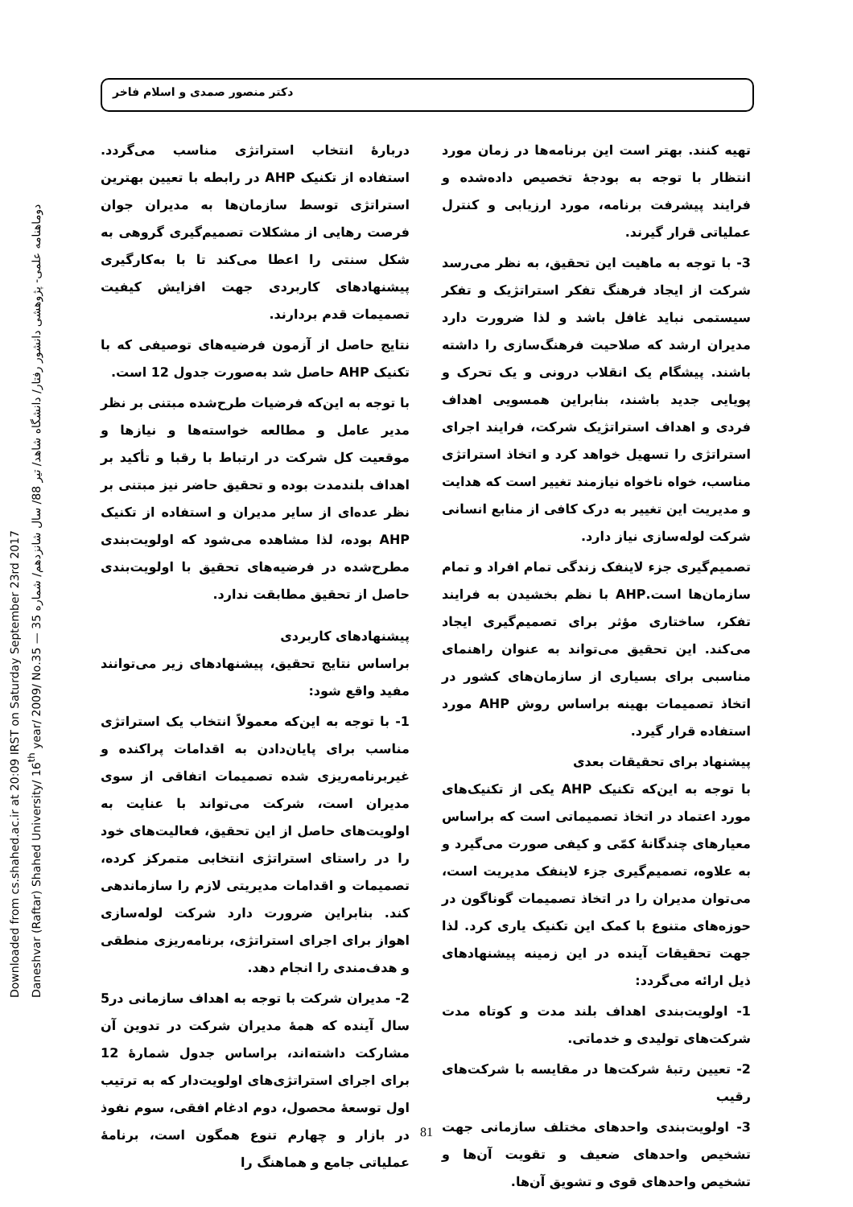دکتر منصور صمدی و اسلام فاخر
Downloaded from cs.shahed.ac.ir at 20:09 IRST on Saturday September 23rd 2017
Daneshvar (Raftar) Shahed University/ 16<sup>th</sup> year/ 2009/ No.35 — دوماهنامه علمی- پژوهشی دانشور رفتار/ دانشگاه شاهد/ تیر 88/ سال شانزدهم/ شماره 35
دربارهٔ انتخاب استراتژی مناسب می‌گردد. استفاده از تکنیک AHP در رابطه با تعیین بهترین استراتژی توسط سازمان‌ها به مدیران جوان فرصت رهایی از مشکلات تصمیم‌گیری گروهی به شکل سنتی را اعطا می‌کند تا با به‌کارگیری پیشنهادهای کاربردی جهت افزایش کیفیت تصمیمات قدم بردارند.
نتایج حاصل از آزمون فرضیه‌های توصیفی که با تکنیک AHP حاصل شد به‌صورت جدول 12 است.
با توجه به این‌که فرضیات طرح‌شده مبتنی بر نظر مدیر عامل و مطالعه خواسته‌ها و نیازها و موقعیت کل شرکت در ارتباط با رقبا و تأکید بر اهداف بلندمدت بوده و تحقیق حاضر نیز مبتنی بر نظر عده‌ای از سایر مدیران و استفاده از تکنیک AHP بوده، لذا مشاهده می‌شود که اولویت‌بندی مطرح‌شده در فرضیه‌های تحقیق با اولویت‌بندی حاصل از تحقیق مطابقت ندارد.
پیشنهادهای کاربردی
براساس نتایج تحقیق، پیشنهادهای زیر می‌توانند مفید واقع شود:
1- با توجه به این‌که معمولاً انتخاب یک استراتژی مناسب برای پایان‌دادن به اقدامات پراکنده و غیربرنامه‌ریزی شده تصمیمات اتفاقی از سوی مدیران است، شرکت می‌تواند با عنایت به اولویت‌های حاصل از این تحقیق، فعالیت‌های خود را در راستای استراتژی انتخابی متمرکز کرده، تصمیمات و اقدامات مدیریتی لازم را سازماندهی کند. بنابراین ضرورت دارد شرکت لوله‌سازی اهواز برای اجرای استراتژی، برنامه‌ریزی منطقی و هدف‌مندی را انجام دهد.
2- مدیران شرکت با توجه به اهداف سازمانی در5 سال آینده که همهٔ مدیران شرکت در تدوین آن مشارکت داشته‌اند، براساس جدول شمارهٔ 12 برای اجرای استراتژی‌های اولویت‌دار که به ترتیب اول توسعهٔ محصول، دوم ادغام افقی، سوم نفوذ در بازار و چهارم تنوع همگون است، برنامهٔ عملیاتی جامع و هماهنگ را
تهیه کنند. بهتر است این برنامه‌ها در زمان مورد انتظار با توجه به بودجهٔ تخصیص داده‌شده و فرایند پیشرفت برنامه، مورد ارزیابی و کنترل عملیاتی قرار گیرند.
3- با توجه به ماهیت این تحقیق، به نظر می‌رسد شرکت از ایجاد فرهنگ تفکر استراتژیک و تفکر سیستمی نباید غافل باشد و لذا ضرورت دارد مدیران ارشد که صلاحیت فرهنگ‌سازی را داشته باشند. پیشگام یک انقلاب درونی و یک تحرک و پویایی جدید باشند، بنابراین همسویی اهداف فردی و اهداف استراتژیک شرکت، فرایند اجرای استراتژی را تسهیل خواهد کرد و اتخاذ استراتژی مناسب، خواه ناخواه نیازمند تغییر است که هدایت و مدیریت این تغییر به درک کافی از منابع انسانی شرکت لوله‌سازی نیاز دارد.
تصمیم‌گیری جزء لاینفک زندگی تمام افراد و تمام سازمان‌ها است.AHP با نظم بخشیدن به فرایند تفکر، ساختاری مؤثر برای تصمیم‌گیری ایجاد می‌کند. این تحقیق می‌تواند به عنوان راهنمای مناسبی برای بسیاری از سازمان‌های کشور در اتخاذ تصمیمات بهینه براساس روش AHP مورد استفاده قرار گیرد.
پیشنهاد برای تحقیقات بعدی
با توجه به این‌که تکنیک AHP یکی از تکنیک‌های مورد اعتماد در اتخاذ تصمیماتی است که براساس معیارهای چندگانهٔ کمّی و کیفی صورت می‌گیرد و به علاوه، تصمیم‌گیری جزء لاینفک مدیریت است، می‌توان مدیران را در اتخاذ تصمیمات گوناگون در حوزه‌های متنوع با کمک این تکنیک یاری کرد. لذا جهت تحقیقات آینده در این زمینه پیشنهادهای ذیل ارائه می‌گردد:
1- اولویت‌بندی اهداف بلند مدت و کوتاه مدت شرکت‌های تولیدی و خدماتی.
2- تعیین رتبهٔ شرکت‌ها در مقایسه با شرکت‌های رقیب
3- اولویت‌بندی واحدهای مختلف سازمانی جهت تشخیص واحدهای ضعیف و تقویت آن‌ها و تشخیص واحدهای قوی و تشویق آن‌ها.
81